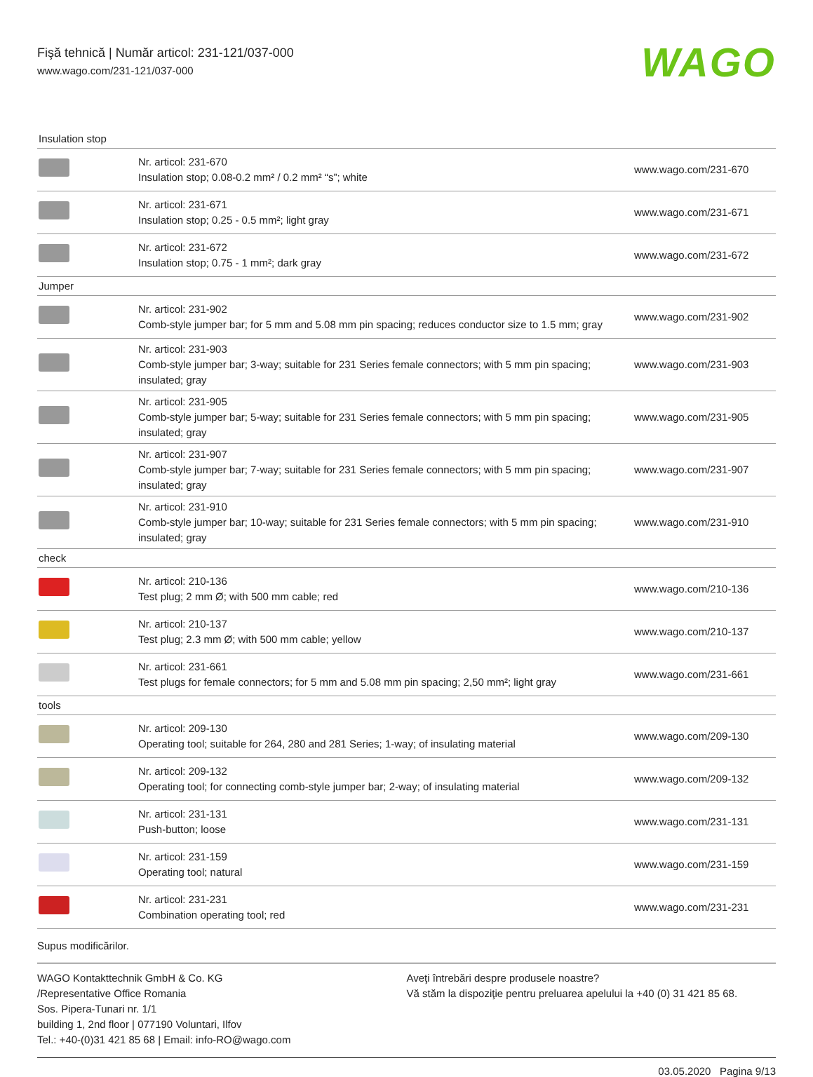Fişă tehnică | Număr articol: 231-121/037-000
www.wago.com/231-121/037-000
WAGO
| Insulation stop | | |
| | Nr. articol: 231-670 Insulation stop; 0.08-0.2 mm² / 0.2 mm² “s”; white | www.wago.com/231-670 |
| | Nr. articol: 231-671 Insulation stop; 0.25 - 0.5 mm²; light gray | www.wago.com/231-671 |
| | Nr. articol: 231-672 Insulation stop; 0.75 - 1 mm²; dark gray | www.wago.com/231-672 |
| Jumper | | |
| | Nr. articol: 231-902 Comb-style jumper bar; for 5 mm and 5.08 mm pin spacing; reduces conductor size to 1.5 mm; gray | www.wago.com/231-902 |
| | Nr. articol: 231-903 Comb-style jumper bar; 3-way; suitable for 231 Series female connectors; with 5 mm pin spacing; insulated; gray | www.wago.com/231-903 |
| | Nr. articol: 231-905 Comb-style jumper bar; 5-way; suitable for 231 Series female connectors; with 5 mm pin spacing; insulated; gray | www.wago.com/231-905 |
| | Nr. articol: 231-907 Comb-style jumper bar; 7-way; suitable for 231 Series female connectors; with 5 mm pin spacing; insulated; gray | www.wago.com/231-907 |
| | Nr. articol: 231-910 Comb-style jumper bar; 10-way; suitable for 231 Series female connectors; with 5 mm pin spacing; insulated; gray | www.wago.com/231-910 |
| check | | |
| | Nr. articol: 210-136 Test plug; 2 mm Ø; with 500 mm cable; red | www.wago.com/210-136 |
| | Nr. articol: 210-137 Test plug; 2.3 mm Ø; with 500 mm cable; yellow | www.wago.com/210-137 |
| | Nr. articol: 231-661 Test plugs for female connectors; for 5 mm and 5.08 mm pin spacing; 2,50 mm²; light gray | www.wago.com/231-661 |
| tools | | |
| | Nr. articol: 209-130 Operating tool; suitable for 264, 280 and 281 Series; 1-way; of insulating material | www.wago.com/209-130 |
| | Nr. articol: 209-132 Operating tool; for connecting comb-style jumper bar; 2-way; of insulating material | www.wago.com/209-132 |
| | Nr. articol: 231-131 Push-button; loose | www.wago.com/231-131 |
| | Nr. articol: 231-159 Operating tool; natural | www.wago.com/231-159 |
| | Nr. articol: 231-231 Combination operating tool; red | www.wago.com/231-231 |
Supus modificărilor.
WAGO Kontakttechnik GmbH & Co. KG
/Representative Office Romania
Sos. Pipera-Tunari nr. 1/1
building 1, 2nd floor | 077190 Voluntari, Ilfov
Tel.: +40-(0)31 421 85 68 | Email: info-RO@wago.com
Aveţi întrebări despre produsele noastre?
Vă stăm la dispoziţie pentru preluarea apelului la +40 (0) 31 421 85 68.
03.05.2020 Pagina 9/13